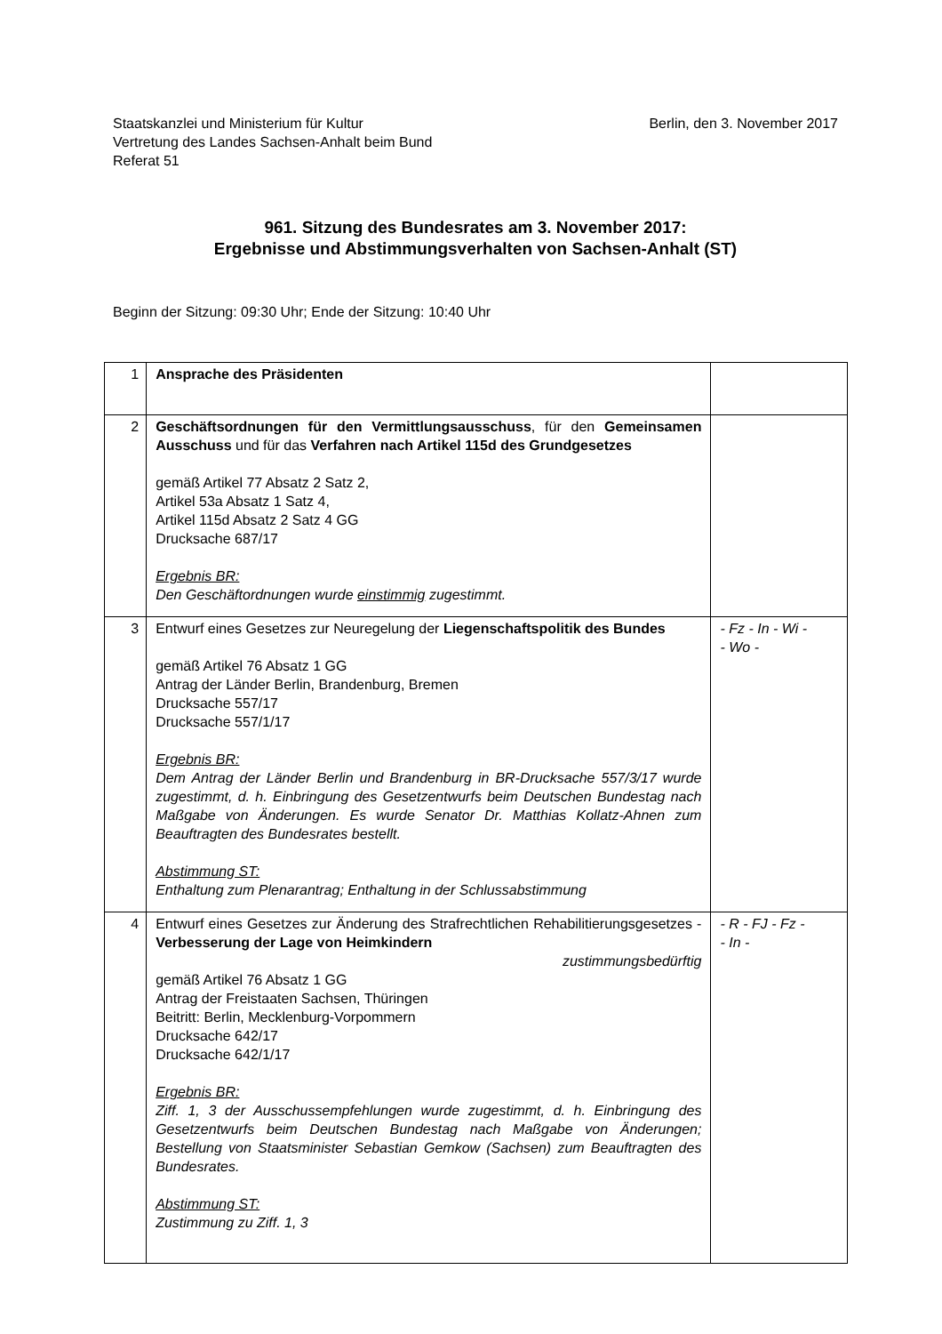Staatskanzlei und Ministerium für Kultur
Vertretung des Landes Sachsen-Anhalt beim Bund
Referat 51
Berlin, den 3. November 2017
961. Sitzung des Bundesrates am 3. November 2017:
Ergebnisse und Abstimmungsverhalten von Sachsen-Anhalt (ST)
Beginn der Sitzung: 09:30 Uhr; Ende der Sitzung: 10:40 Uhr
| 1 | Ansprache des Präsidenten | |
| 2 | Geschäftsordnungen für den Vermittlungsausschuss , für den Gemein­samen Ausschuss und für das Verfahren nach Artikel 115d des Grundgesetzes gemäß Artikel 77 Absatz 2 Satz 2, Artikel 53a Absatz 1 Satz 4, Artikel 115d Absatz 2 Satz 4 GG Drucksache 687/17 Ergebnis BR: Den Geschäftordnungen wurde einstimmig zugestimmt. | |
| 3 | Entwurf eines Gesetzes zur Neuregelung der Liegenschaftspolitik des Bundes gemäß Artikel 76 Absatz 1 GG Antrag der Länder Berlin, Brandenburg, Bremen Drucksache 557/17 Drucksache 557/1/17 Ergebnis BR: Dem Antrag der Länder Berlin und Brandenburg in BR-Drucksache 557/3/17 wurde zugestimmt, d. h. Einbringung des Gesetzentwurfs beim Deutschen Bundestag nach Maßgabe von Änderungen. Es wurde Senator Dr. Matthias Kollatz-Ahnen zum Beauftragten des Bundesrates bestellt. Abstimmung ST: Enthaltung zum Plenarantrag; Enthaltung in der Schlussabstimmung | - Fz - In - Wi - - Wo - |
| 4 | Entwurf eines Gesetzes zur Änderung des Strafrechtlichen Rehabili­tierungsgesetzes - Verbesserung der Lage von Heimkindern zustimmungsbedürftig gemäß Artikel 76 Absatz 1 GG Antrag der Freistaaten Sachsen, Thüringen Beitritt: Berlin, Mecklenburg-Vorpommern Drucksache 642/17 Drucksache 642/1/17 Ergebnis BR: Ziff. 1, 3 der Ausschussempfehlungen wurde zugestimmt, d. h. Einbringung des Gesetzentwurfs beim Deutschen Bundestag nach Maßgabe von Änderungen; Bestellung von Staatsminister Sebastian Gemkow (Sachsen) zum Beauftragten des Bundesrates. Abstimmung ST: Zustimmung zu Ziff. 1, 3 | - R - FJ - Fz - - In - |